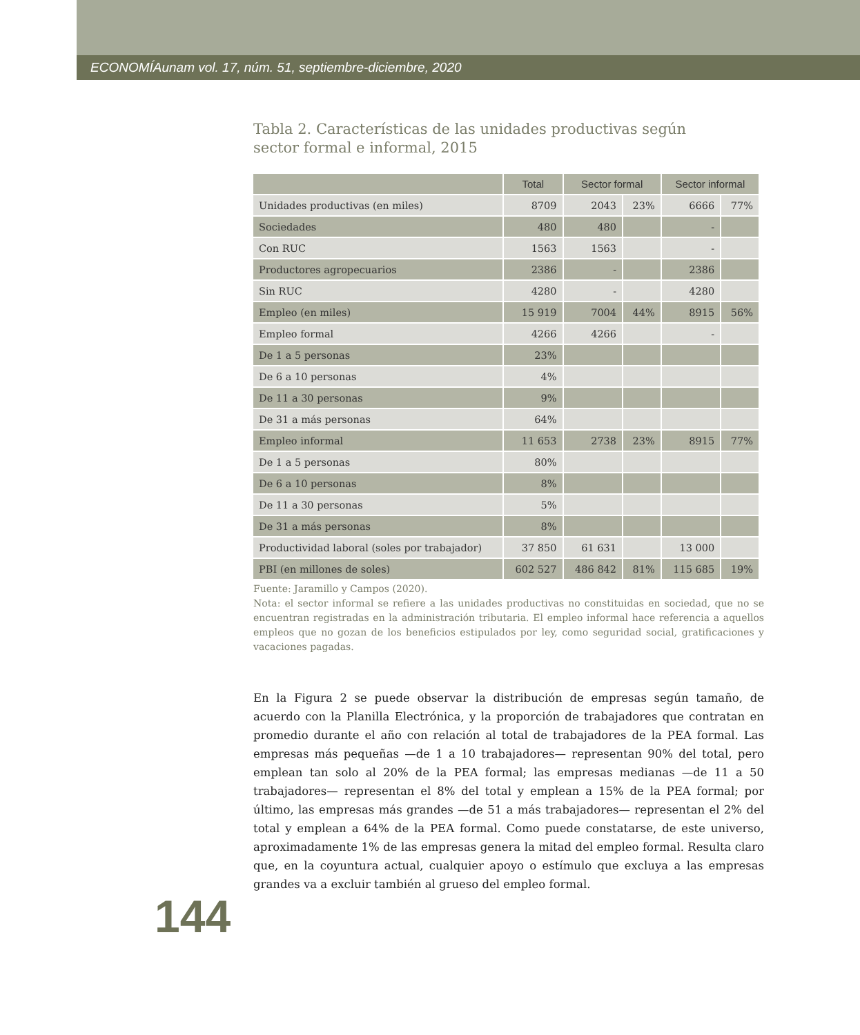ECONOMÍAunam vol. 17, núm. 51, septiembre-diciembre, 2020
Tabla 2. Características de las unidades productivas según
sector formal e informal, 2015
| | Total | Sector formal | | Sector informal | |
| --- | --- | --- | --- | --- | --- |
| Unidades productivas (en miles) | 8709 | 2043 | 23% | 6666 | 77% |
| Sociedades | 480 | 480 | | - | |
| Con RUC | 1563 | 1563 | | - | |
| Productores agropecuarios | 2386 | - | | 2386 | |
| Sin RUC | 4280 | - | | 4280 | |
| Empleo (en miles) | 15 919 | 7004 | 44% | 8915 | 56% |
| Empleo formal | 4266 | 4266 | | - | |
| De 1 a 5 personas | 23% | | | | |
| De 6 a 10 personas | 4% | | | | |
| De 11 a 30 personas | 9% | | | | |
| De 31 a más personas | 64% | | | | |
| Empleo informal | 11 653 | 2738 | 23% | 8915 | 77% |
| De 1 a 5 personas | 80% | | | | |
| De 6 a 10 personas | 8% | | | | |
| De 11 a 30 personas | 5% | | | | |
| De 31 a más personas | 8% | | | | |
| Productividad laboral (soles por trabajador) | 37 850 | 61 631 | | 13 000 | |
| PBI (en millones de soles) | 602 527 | 486 842 | 81% | 115 685 | 19% |
Fuente: Jaramillo y Campos (2020).
Nota: el sector informal se refiere a las unidades productivas no constituidas en sociedad, que no se encuentran registradas en la administración tributaria. El empleo informal hace referencia a aquellos empleos que no gozan de los beneficios estipulados por ley, como seguridad social, gratificaciones y vacaciones pagadas.
En la Figura 2 se puede observar la distribución de empresas según tamaño, de acuerdo con la Planilla Electrónica, y la proporción de trabajadores que contratan en promedio durante el año con relación al total de trabajadores de la PEA formal. Las empresas más pequeñas —de 1 a 10 trabajadores— representan 90% del total, pero emplean tan solo al 20% de la PEA formal; las empresas medianas —de 11 a 50 trabajadores— representan el 8% del total y emplean a 15% de la PEA formal; por último, las empresas más grandes —de 51 a más trabajadores— representan el 2% del total y emplean a 64% de la PEA formal. Como puede constatarse, de este universo, aproximadamente 1% de las empresas genera la mitad del empleo formal. Resulta claro que, en la coyuntura actual, cualquier apoyo o estímulo que excluya a las empresas grandes va a excluir también al grueso del empleo formal.
144